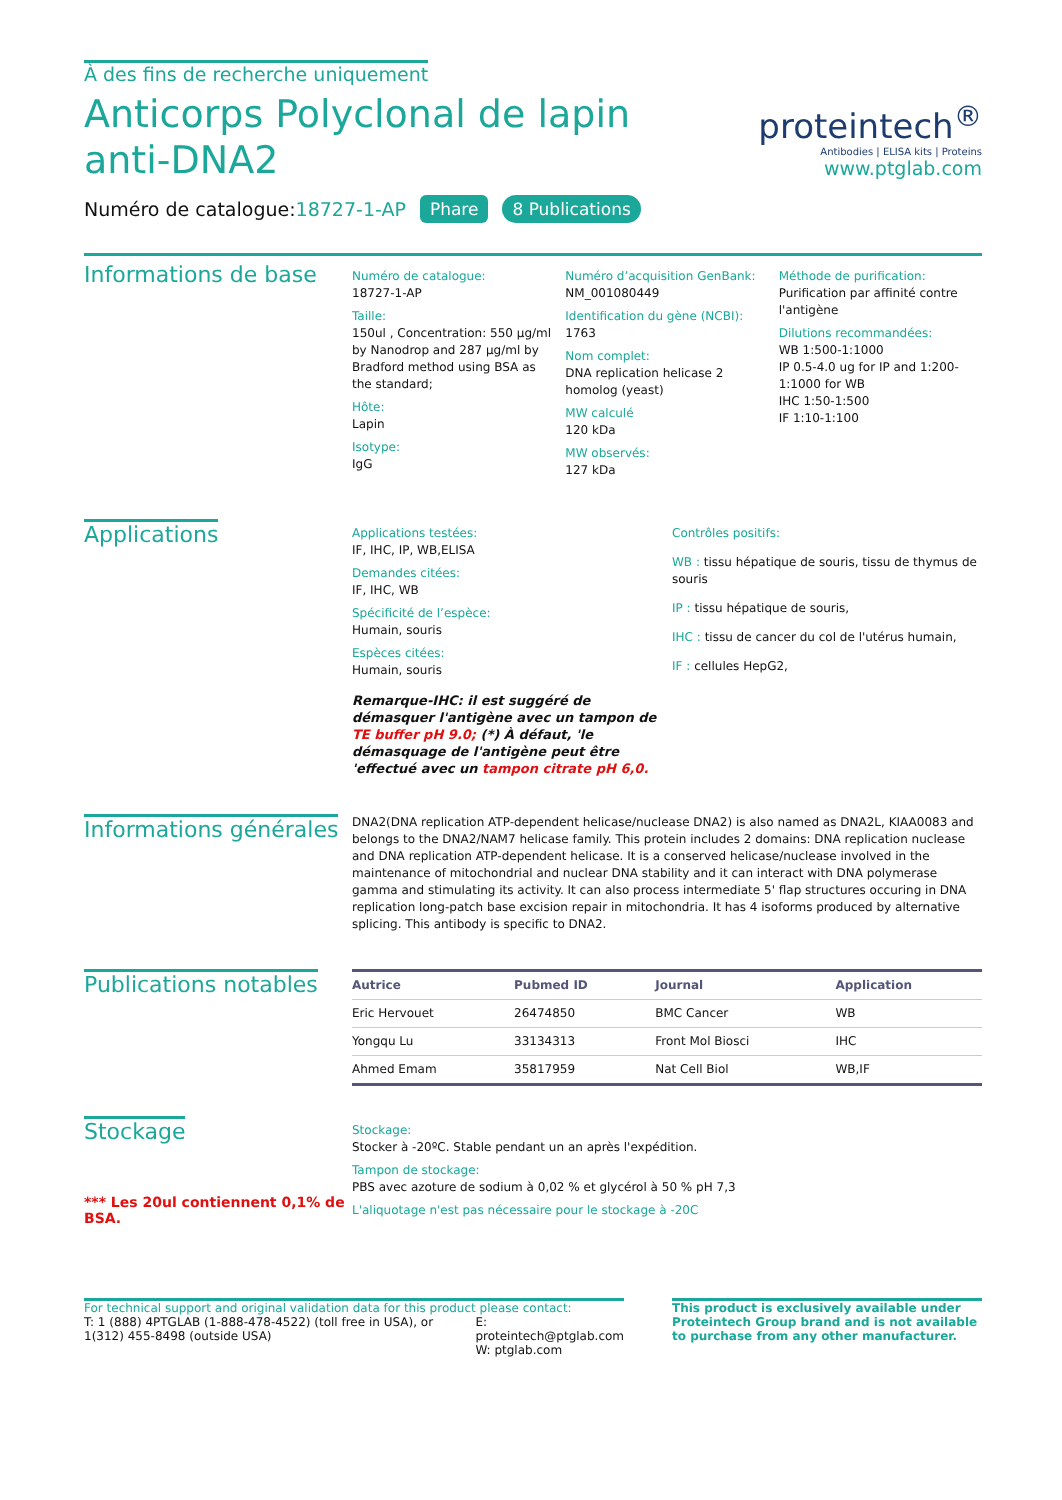À des fins de recherche uniquement
Anticorps Polyclonal de lapin anti-DNA2
proteintech<sup>®</sup>
Antibodies | ELISA kits | Proteins
www.ptglab.com
Numéro de catalogue:18727-1-AP Phare 8 Publications
Informations de base
Numéro de catalogue:
18727-1-AP
Taille:
150ul , Concentration: 550 μg/ml by Nanodrop and 287 μg/ml by Bradford method using BSA as the standard;
Hôte:
Lapin
Isotype:
IgG
Numéro d’acquisition GenBank:
NM_001080449
Identification du gène (NCBI):
1763
Nom complet:
DNA replication helicase 2 homolog (yeast)
MW calculé
120 kDa
MW observés:
127 kDa
Méthode de purification:
Purification par affinité contre l'antigène
Dilutions recommandées:
WB 1:500-1:1000
IP 0.5-4.0 ug for IP and 1:200-1:1000 for WB
IHC 1:50-1:500
IF 1:10-1:100
Applications
Applications testées:
IF, IHC, IP, WB,ELISA
Demandes citées:
IF, IHC, WB
Spécificité de l’espèce:
Humain, souris
Espèces citées:
Humain, souris
Remarque-IHC: il est suggéré de démasquer l'antigène avec un tampon de TE buffer pH 9.0; (*) À défaut, 'le démasquage de l'antigène peut être 'effectué avec un tampon citrate pH 6,0.
Contrôles positifs:
WB : tissu hépatique de souris, tissu de thymus de souris
IP : tissu hépatique de souris,
IHC : tissu de cancer du col de l'utérus humain,
IF : cellules HepG2,
Informations générales
DNA2(DNA replication ATP-dependent helicase/nuclease DNA2) is also named as DNA2L, KIAA0083 and belongs to the DNA2/NAM7 helicase family. This protein includes 2 domains: DNA replication nuclease and DNA replication ATP-dependent helicase. It is a conserved helicase/nuclease involved in the maintenance of mitochondrial and nuclear DNA stability and it can interact with DNA polymerase gamma and stimulating its activity. It can also process intermediate 5' flap structures occuring in DNA replication long-patch base excision repair in mitochondria. It has 4 isoforms produced by alternative splicing. This antibody is specific to DNA2.
Publications notables
| Autrice | Pubmed ID | Journal | Application |
| --- | --- | --- | --- |
| Eric Hervouet | 26474850 | BMC Cancer | WB |
| Yongqu Lu | 33134313 | Front Mol Biosci | IHC |
| Ahmed Emam | 35817959 | Nat Cell Biol | WB,IF |
Stockage
*** Les 20ul contiennent 0,1% de BSA.
Stockage:
Stocker à -20ºC. Stable pendant un an après l'expédition.
Tampon de stockage:
PBS avec azoture de sodium à 0,02 % et glycérol à 50 % pH 7,3
L'aliquotage n'est pas nécessaire pour le stockage à -20C
For technical support and original validation data for this product please contact:
T: 1 (888) 4PTGLAB (1-888-478-4522) (toll free in USA), or 1(312) 455-8498 (outside USA)
E: proteintech@ptglab.com
W: ptglab.com
This product is exclusively available under Proteintech Group brand and is not available to purchase from any other manufacturer.